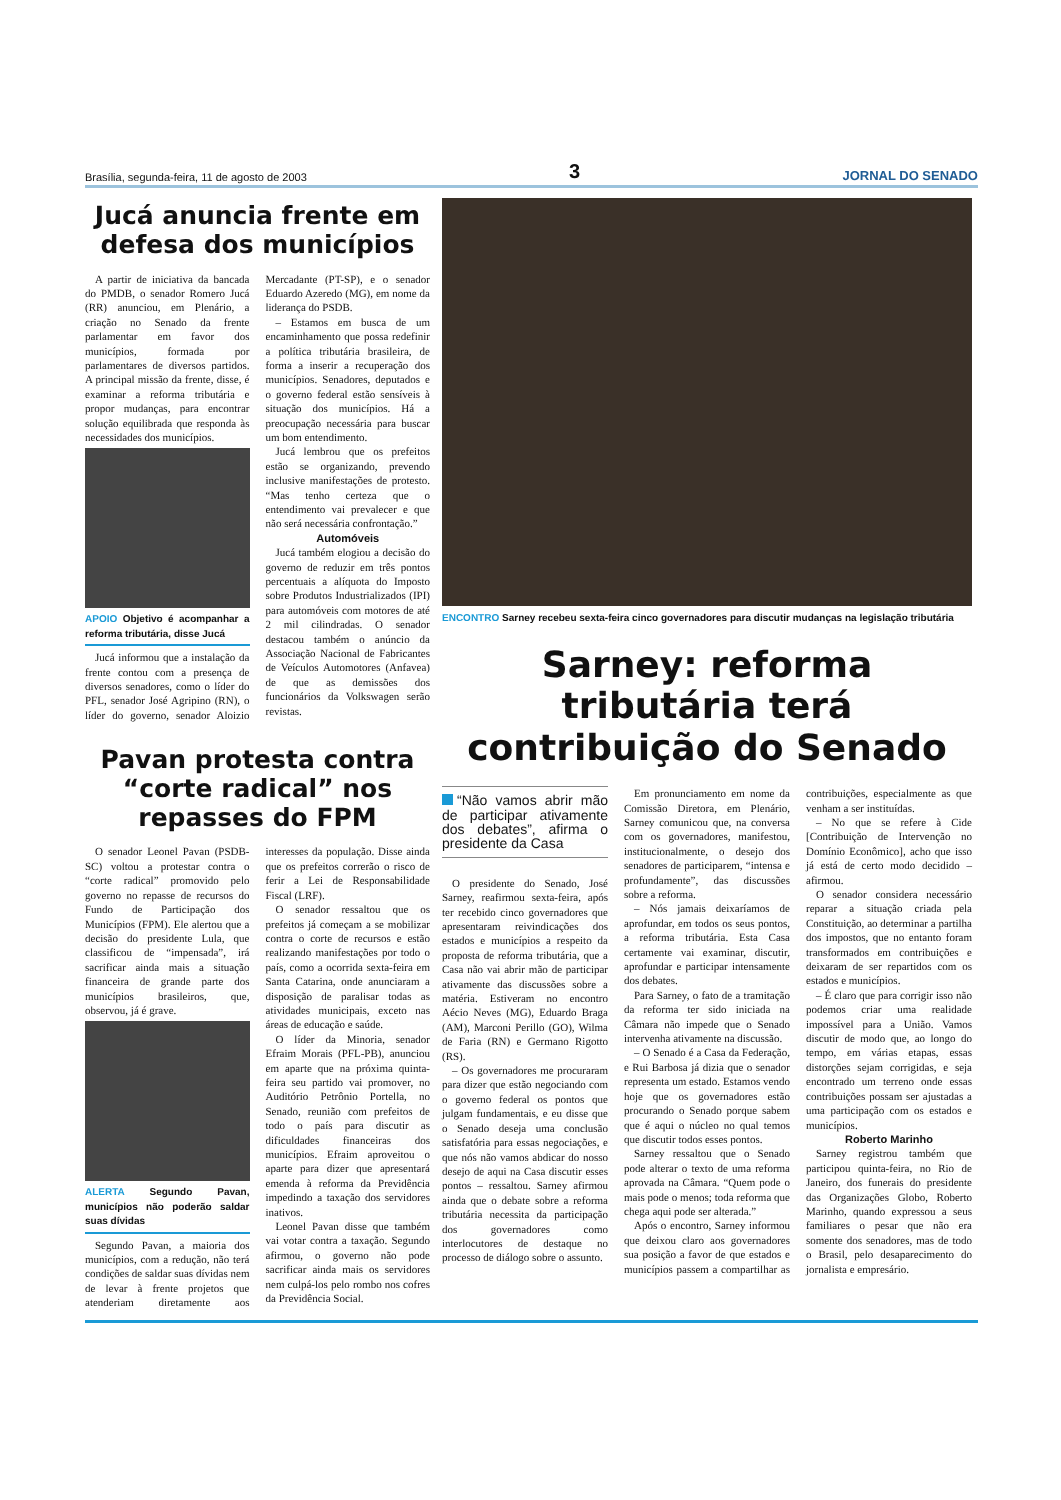Brasília, segunda-feira, 11 de agosto de 2003 3 JORNAL DO SENADO
Jucá anuncia frente em defesa dos municípios
A partir de iniciativa da bancada do PMDB, o senador Romero Jucá (RR) anunciou, em Plenário, a criação no Senado da frente parlamentar em favor dos municípios, formada por parlamentares de diversos partidos. A principal missão da frente, disse, é examinar a reforma tributária e propor mudanças, para encontrar solução equilibrada que responda às necessidades dos municípios.
APOIO Objetivo é acompanhar a reforma tributária, disse Jucá
Jucá informou que a instalação da frente contou com a presença de diversos senadores, como o líder do PFL, senador José Agripino (RN), o líder do governo, senador Aloizio Mercadante (PT-SP), e o senador Eduardo Azeredo (MG), em nome da liderança do PSDB.
– Estamos em busca de um encaminhamento que possa redefinir a política tributária brasileira, de forma a inserir a recuperação dos municípios. Senadores, deputados e o governo federal estão sensíveis à situação dos municípios. Há a preocupação necessária para buscar um bom entendimento.
Jucá lembrou que os prefeitos estão se organizando, prevendo inclusive manifestações de protesto. “Mas tenho certeza que o entendimento vai prevalecer e que não será necessária confrontação.”
Automóveis
Jucá também elogiou a decisão do governo de reduzir em três pontos percentuais a alíquota do Imposto sobre Produtos Industrializados (IPI) para automóveis com motores de até 2 mil cilindradas. O senador destacou também o anúncio da Associação Nacional de Fabricantes de Veículos Automotores (Anfavea) de que as demissões dos funcionários da Volkswagen serão revistas.
Pavan protesta contra “corte radical” nos repasses do FPM
O senador Leonel Pavan (PSDB-SC) voltou a protestar contra o “corte radical” promovido pelo governo no repasse de recursos do Fundo de Participação dos Municípios (FPM). Ele alertou que a decisão do presidente Lula, que classificou de “impensada”, irá sacrificar ainda mais a situação financeira de grande parte dos municípios brasileiros, que, observou, já é grave.
ALERTA Segundo Pavan, municípios não poderão saldar suas dívidas
Segundo Pavan, a maioria dos municípios, com a redução, não terá condições de saldar suas dívidas nem de levar à frente projetos que atenderiam diretamente aos interesses da população. Disse ainda que os prefeitos correrão o risco de ferir a Lei de Responsabilidade Fiscal (LRF).
O senador ressaltou que os prefeitos já começam a se mobilizar contra o corte de recursos e estão realizando manifestações por todo o país, como a ocorrida sexta-feira em Santa Catarina, onde anunciaram a disposição de paralisar todas as atividades municipais, exceto nas áreas de educação e saúde.
O líder da Minoria, senador Efraim Morais (PFL-PB), anunciou em aparte que na próxima quinta-feira seu partido vai promover, no Auditório Petrônio Portella, no Senado, reunião com prefeitos de todo o país para discutir as dificuldades financeiras dos municípios. Efraim aproveitou o aparte para dizer que apresentará emenda à reforma da Previdência impedindo a taxação dos servidores inativos.
Leonel Pavan disse que também vai votar contra a taxação. Segundo afirmou, o governo não pode sacrificar ainda mais os servidores nem culpá-los pelo rombo nos cofres da Previdência Social.
ENCONTRO Sarney recebeu sexta-feira cinco governadores para discutir mudanças na legislação tributária
Sarney: reforma tributária terá contribuição do Senado
“Não vamos abrir mão de participar ativamente dos debates”, afirma o presidente da Casa
O presidente do Senado, José Sarney, reafirmou sexta-feira, após ter recebido cinco governadores que apresentaram reivindicações dos estados e municípios a respeito da proposta de reforma tributária, que a Casa não vai abrir mão de participar ativamente das discussões sobre a matéria. Estiveram no encontro Aécio Neves (MG), Eduardo Braga (AM), Marconi Perillo (GO), Wilma de Faria (RN) e Germano Rigotto (RS).
– Os governadores me procuraram para dizer que estão negociando com o governo federal os pontos que julgam fundamentais, e eu disse que o Senado deseja uma conclusão satisfatória para essas negociações, e que nós não vamos abdicar do nosso desejo de aqui na Casa discutir esses pontos – ressaltou. Sarney afirmou ainda que o debate sobre a reforma tributária necessita da participação dos governadores como interlocutores de destaque no processo de diálogo sobre o assunto.
Em pronunciamento em nome da Comissão Diretora, em Plenário, Sarney comunicou que, na conversa com os governadores, manifestou, institucionalmente, o desejo dos senadores de participarem, “intensa e profundamente”, das discussões sobre a reforma.
– Nós jamais deixaríamos de aprofundar, em todos os seus pontos, a reforma tributária. Esta Casa certamente vai examinar, discutir, aprofundar e participar intensamente dos debates.
Para Sarney, o fato de a tramitação da reforma ter sido iniciada na Câmara não impede que o Senado intervenha ativamente na discussão.
– O Senado é a Casa da Federação, e Rui Barbosa já dizia que o senador representa um estado. Estamos vendo hoje que os governadores estão procurando o Senado porque sabem que é aqui o núcleo no qual temos que discutir todos esses pontos.
Sarney ressaltou que o Senado pode alterar o texto de uma reforma aprovada na Câmara. “Quem pode o mais pode o menos; toda reforma que chega aqui pode ser alterada.”
Após o encontro, Sarney informou que deixou claro aos governadores sua posição a favor de que estados e municípios passem a compartilhar as contribuições, especialmente as que venham a ser instituídas.
– No que se refere à Cide [Contribuição de Intervenção no Domínio Econômico], acho que isso já está de certo modo decidido – afirmou.
O senador considera necessário reparar a situação criada pela Constituição, ao determinar a partilha dos impostos, que no entanto foram transformados em contribuições e deixaram de ser repartidos com os estados e municípios.
– É claro que para corrigir isso não podemos criar uma realidade impossível para a União. Vamos discutir de modo que, ao longo do tempo, em várias etapas, essas distorções sejam corrigidas, e seja encontrado um terreno onde essas contribuições possam ser ajustadas a uma participação com os estados e municípios.
Roberto Marinho
Sarney registrou também que participou quinta-feira, no Rio de Janeiro, dos funerais do presidente das Organizações Globo, Roberto Marinho, quando expressou a seus familiares o pesar que não era somente dos senadores, mas de todo o Brasil, pelo desaparecimento do jornalista e empresário.